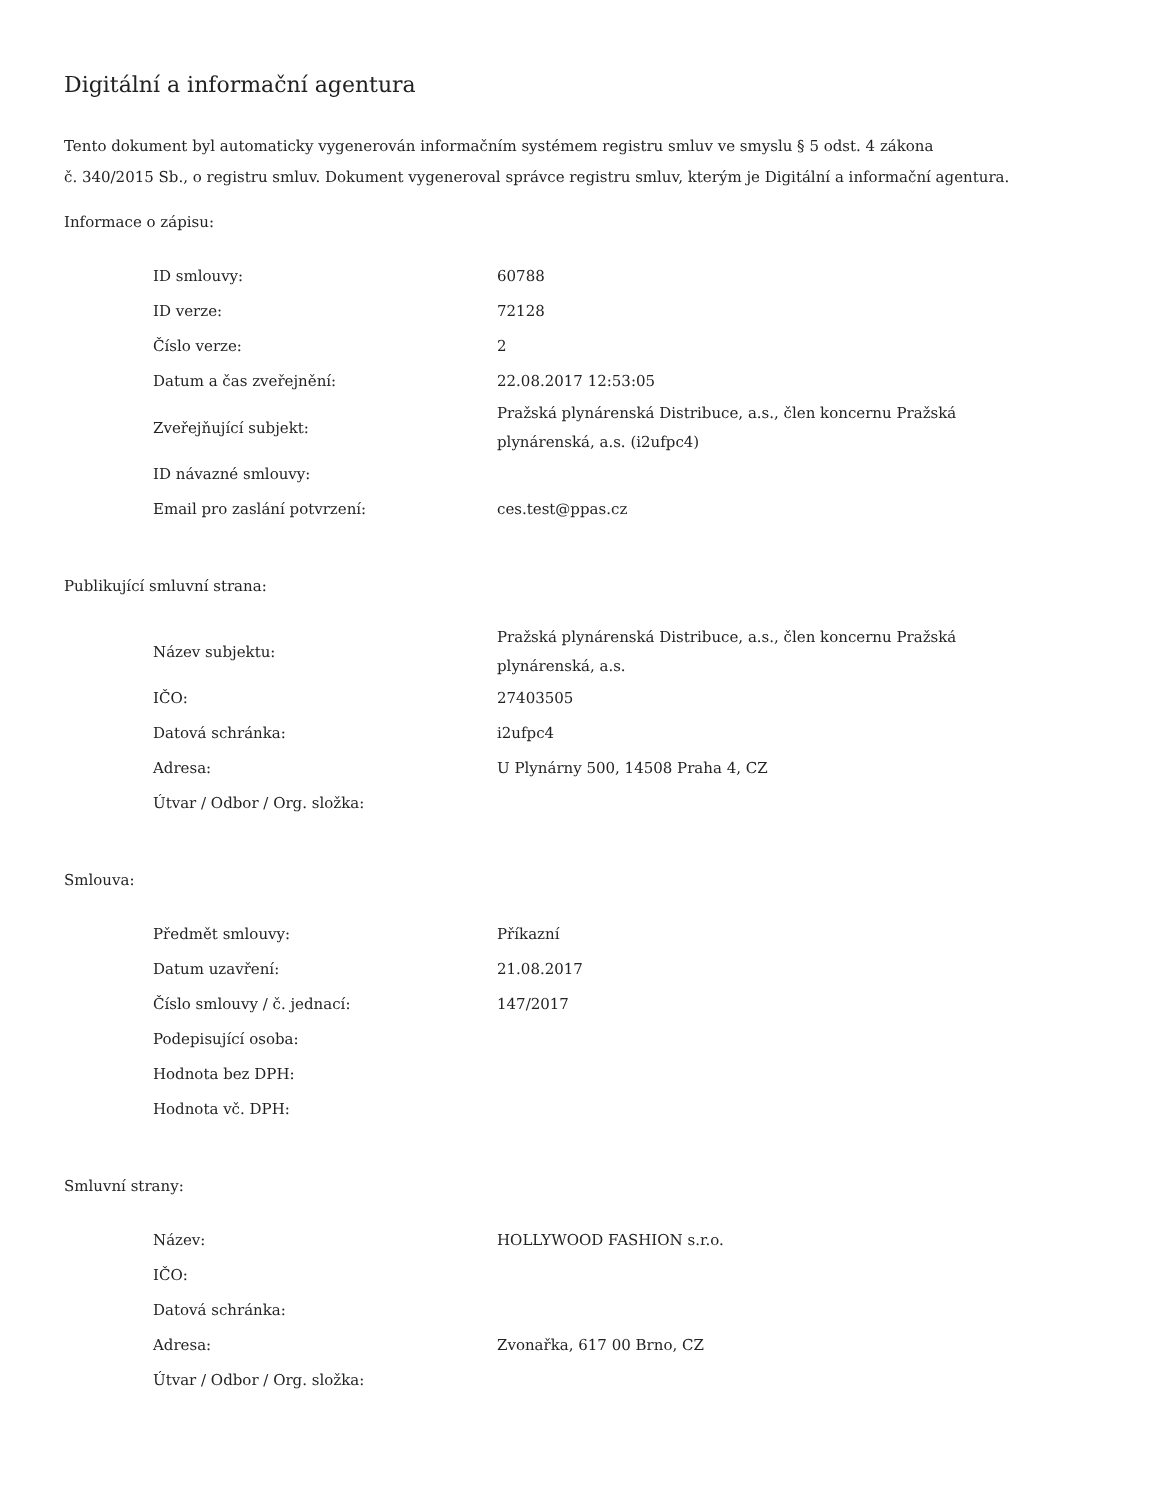Digitální a informační agentura
Tento dokument byl automaticky vygenerován informačním systémem registru smluv ve smyslu § 5 odst. 4 zákona
č. 340/2015 Sb., o registru smluv. Dokument vygeneroval správce registru smluv, kterým je Digitální a informační agentura.
Informace o zápisu:
| ID smlouvy: | 60788 |
| ID verze: | 72128 |
| Číslo verze: | 2 |
| Datum a čas zveřejnění: | 22.08.2017 12:53:05 |
| Zveřejňující subjekt: | Pražská plynárenská Distribuce, a.s., člen koncernu Pražská plynárenská, a.s. (i2ufpc4) |
| ID návazné smlouvy: | |
| Email pro zaslání potvrzení: | ces.test@ppas.cz |
Publikující smluvní strana:
| Název subjektu: | Pražská plynárenská Distribuce, a.s., člen koncernu Pražská plynárenská, a.s. |
| IČO: | 27403505 |
| Datová schránka: | i2ufpc4 |
| Adresa: | U Plynárny 500, 14508 Praha 4, CZ |
| Útvar / Odbor / Org. složka: | |
Smlouva:
| Předmět smlouvy: | Příkazní |
| Datum uzavření: | 21.08.2017 |
| Číslo smlouvy / č. jednací: | 147/2017 |
| Podepisující osoba: | |
| Hodnota bez DPH: | |
| Hodnota vč. DPH: | |
Smluvní strany:
| Název: | HOLLYWOOD FASHION s.r.o. |
| IČO: | |
| Datová schránka: | |
| Adresa: | Zvonařka, 617 00 Brno, CZ |
| Útvar / Odbor / Org. složka: | |